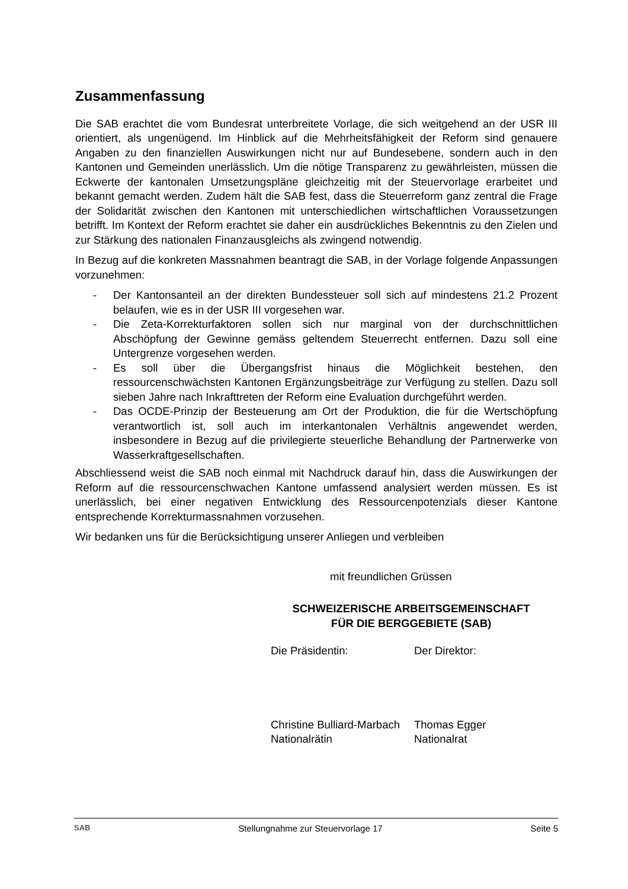Zusammenfassung
Die SAB erachtet die vom Bundesrat unterbreitete Vorlage, die sich weitgehend an der USR III orientiert, als ungenügend. Im Hinblick auf die Mehrheitsfähigkeit der Reform sind genauere Angaben zu den finanziellen Auswirkungen nicht nur auf Bundesebene, sondern auch in den Kantonen und Gemeinden unerlässlich. Um die nötige Transparenz zu gewährleisten, müssen die Eckwerte der kantonalen Umsetzungspläne gleichzeitig mit der Steuervorlage erarbeitet und bekannt gemacht werden. Zudem hält die SAB fest, dass die Steuerreform ganz zentral die Frage der Solidarität zwischen den Kantonen mit unterschiedlichen wirtschaftlichen Voraussetzungen betrifft. Im Kontext der Reform erachtet sie daher ein ausdrückliches Bekenntnis zu den Zielen und zur Stärkung des nationalen Finanzausgleichs als zwingend notwendig.
In Bezug auf die konkreten Massnahmen beantragt die SAB, in der Vorlage folgende Anpassungen vorzunehmen:
- Der Kantonsanteil an der direkten Bundessteuer soll sich auf mindestens 21.2 Prozent belaufen, wie es in der USR III vorgesehen war.
- Die Zeta-Korrekturfaktoren sollen sich nur marginal von der durchschnittlichen Abschöpfung der Gewinne gemäss geltendem Steuerrecht entfernen. Dazu soll eine Untergrenze vorgesehen werden.
- Es soll über die Übergangsfrist hinaus die Möglichkeit bestehen, den ressourcenschwächsten Kantonen Ergänzungsbeiträge zur Verfügung zu stellen. Dazu soll sieben Jahre nach Inkrafttreten der Reform eine Evaluation durchgeführt werden.
- Das OCDE-Prinzip der Besteuerung am Ort der Produktion, die für die Wertschöpfung verantwortlich ist, soll auch im interkantonalen Verhältnis angewendet werden, insbesondere in Bezug auf die privilegierte steuerliche Behandlung der Partnerwerke von Wasserkraftgesellschaften.
Abschliessend weist die SAB noch einmal mit Nachdruck darauf hin, dass die Auswirkungen der Reform auf die ressourcenschwachen Kantone umfassend analysiert werden müssen. Es ist unerlässlich, bei einer negativen Entwicklung des Ressourcenpotenzials dieser Kantone entsprechende Korrekturmassnahmen vorzusehen.
Wir bedanken uns für die Berücksichtigung unserer Anliegen und verbleiben
mit freundlichen Grüssen
SCHWEIZERISCHE ARBEITSGEMEINSCHAFT
FÜR DIE BERGGEBIETE (SAB)
Die Präsidentin: Der Direktor:
Christine Bulliard-Marbach
Nationalrätin
Thomas Egger
Nationalrat
SAB Stellungnahme zur Steuervorlage 17 Seite 5